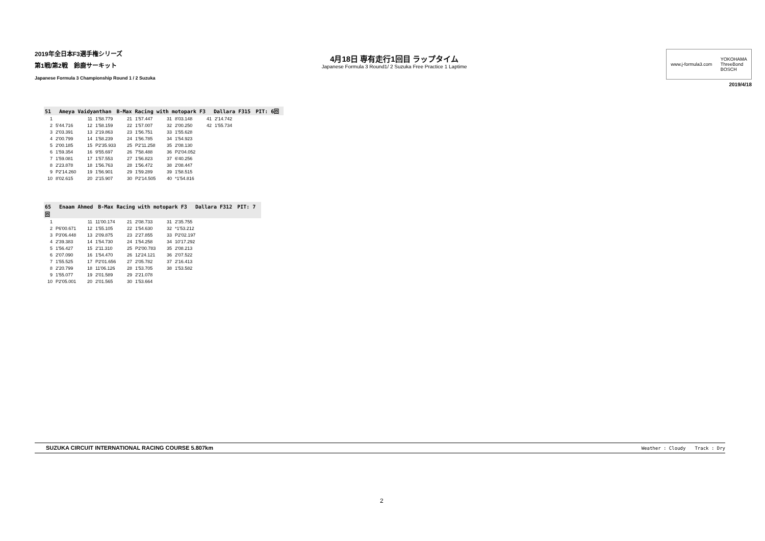2019年全日本F3選手権シリーズ
第1戦/第2戦　鈴鹿サーキット
Japanese Formula 3 Championship Round 1 / 2 Suzuka
4月18日 専有走行1回目 ラップタイム
Japanese Formula 3 Round1/ 2 Suzuka Free Practice 1 Laptime
www.j-formula3.com YOKOHAMA
ThreeBond
BOSCH
2019/4/18
51　 Ameya Vaidyanthan　B-Max Racing with motopark F3　 Dallara F315　PIT: 6回
| 1 | | 11 | 1'58.779 | 21 | 1'57.447 | 31 | 8'03.148 | 41 | 2'14.742 |
| 2 | 5'44.716 | 12 | 1'58.159 | 22 | 1'57.007 | 32 | 2'00.250 | 42 | 1'55.734 |
| 3 | 2'03.391 | 13 | 2'19.863 | 23 | 1'56.751 | 33 | 1'55.628 | | |
| 4 | 2'00.799 | 14 | 1'58.239 | 24 | 1'56.785 | 34 | 1'54.923 | | |
| 5 | 2'00.185 | 15 | P2'35.933 | 25 | P2'11.258 | 35 | 2'08.130 | | |
| 6 | 1'59.354 | 16 | 9'55.697 | 26 | 7'58.488 | 36 | P2'04.052 | | |
| 7 | 1'59.081 | 17 | 1'57.553 | 27 | 1'56.823 | 37 | 6'40.256 | | |
| 8 | 2'23.878 | 18 | 1'56.763 | 28 | 1'56.472 | 38 | 2'08.447 | | |
| 9 | P2'14.260 | 19 | 1'56.901 | 29 | 1'59.289 | 39 | 1'58.515 | | |
| 10 | 8'02.615 | 20 | 2'15.907 | 30 | P2'14.505 | 40 | *1'54.816 | | |
65　 Enaam Ahmed　B-Max Racing with motopark F3　 Dallara F312　PIT: 7回
| 1 | | 11 | 11'00.174 | 21 | 2'08.733 | 31 | 2'35.755 |
| 2 | P6'00.671 | 12 | 1'55.105 | 22 | 1'54.630 | 32 | *1'53.212 |
| 3 | P3'06.448 | 13 | 2'09.875 | 23 | 2'27.855 | 33 | P2'02.197 |
| 4 | 2'39.383 | 14 | 1'54.730 | 24 | 1'54.258 | 34 | 10'17.292 |
| 5 | 1'56.427 | 15 | 2'11.310 | 25 | P2'00.783 | 35 | 2'08.213 |
| 6 | 2'07.090 | 16 | 1'54.470 | 26 | 12'24.121 | 36 | 2'07.522 |
| 7 | 1'55.525 | 17 | P2'01.656 | 27 | 2'05.782 | 37 | 2'16.413 |
| 8 | 2'20.799 | 18 | 11'06.126 | 28 | 1'53.705 | 38 | 1'53.582 |
| 9 | 1'55.077 | 19 | 2'01.589 | 29 | 2'21.078 | | |
| 10 | P2'05.001 | 20 | 2'01.565 | 30 | 1'53.664 | | |
SUZUKA CIRCUIT INTERNATIONAL RACING COURSE 5.807km Weather : Cloudy　　Track : Dry
2